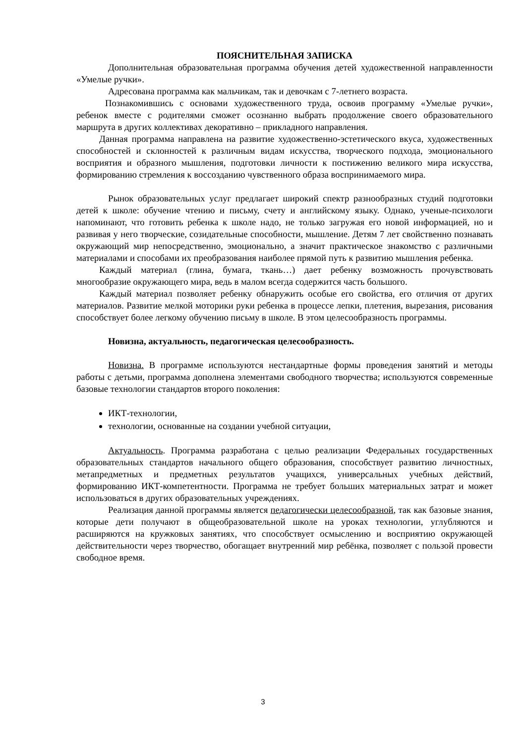ПОЯСНИТЕЛЬНАЯ ЗАПИСКА
Дополнительная образовательная программа обучения детей художественной направленности «Умелые ручки».
Адресована программа как мальчикам, так и девочкам с 7-летнего возраста.
Познакомившись с основами художественного труда, освоив программу «Умелые ручки», ребенок вместе с родителями сможет осознанно выбрать продолжение своего образовательного маршрута в других коллективах декоративно – прикладного направления.
Данная программа направлена на развитие художественно-эстетического вкуса, художественных способностей и склонностей к различным видам искусства, творческого подхода, эмоционального восприятия и образного мышления, подготовки личности к постижению великого мира искусства, формированию стремления к воссозданию чувственного образа воспринимаемого мира.
Рынок образовательных услуг предлагает широкий спектр разнообразных студий подготовки детей к школе: обучение чтению и письму, счету и английскому языку. Однако, ученые-психологи напоминают, что готовить ребенка к школе надо, не только загружая его новой информацией, но и развивая у него творческие, созидательные способности, мышление. Детям 7 лет свойственно познавать окружающий мир непосредственно, эмоционально, а значит практическое знакомство с различными материалами и способами их преобразования наиболее прямой путь к развитию мышления ребенка.
Каждый материал (глина, бумага, ткань…) дает ребенку возможность прочувствовать многообразие окружающего мира, ведь в малом всегда содержится часть большого.
Каждый материал позволяет ребенку обнаружить особые его свойства, его отличия от других материалов. Развитие мелкой моторики руки ребенка в процессе лепки, плетения, вырезания, рисования способствует более легкому обучению письму в школе. В этом целесообразность программы.
Новизна, актуальность, педагогическая целесообразность.
Новизна. В программе используются нестандартные формы проведения занятий и методы работы с детьми, программа дополнена элементами свободного творчества; используются современные базовые технологии стандартов второго поколения:
ИКТ-технологии,
технологии, основанные на создании учебной ситуации,
Актуальность. Программа разработана с целью реализации Федеральных государственных образовательных стандартов начального общего образования, способствует развитию личностных, метапредметных и предметных результатов учащихся, универсальных учебных действий, формированию ИКТ-компетентности. Программа не требует больших материальных затрат и может использоваться в других образовательных учреждениях.
Реализация данной программы является педагогически целесообразной, так как базовые знания, которые дети получают в общеобразовательной школе на уроках технологии, углубляются и расширяются на кружковых занятиях, что способствует осмыслению и восприятию окружающей действительности через творчество, обогащает внутренний мир ребёнка, позволяет с пользой провести свободное время.
3